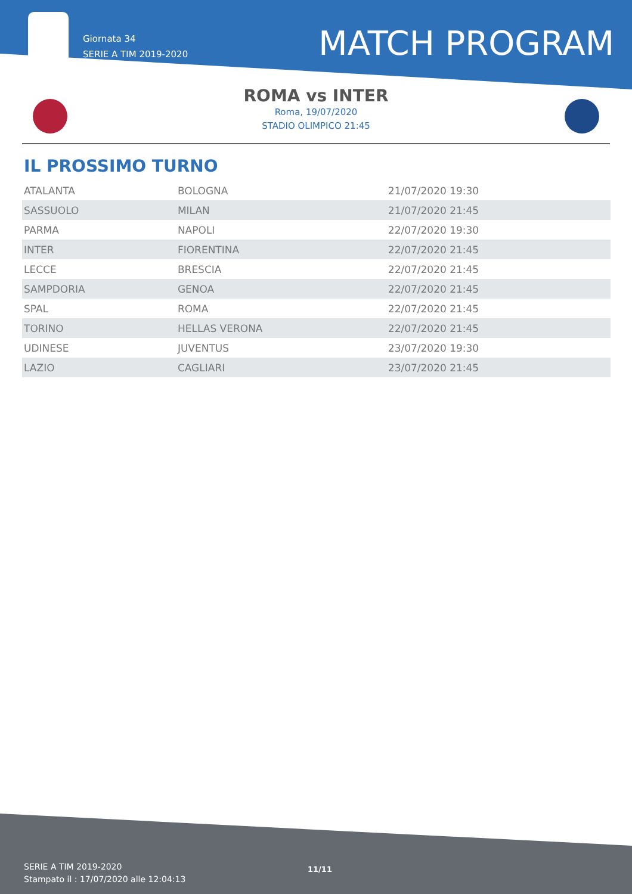Giornata 34
SERIE A TIM 2019-2020
MATCH PROGRAM
ROMA vs INTER
Roma, 19/07/2020
STADIO OLIMPICO 21:45
IL PROSSIMO TURNO
| ATALANTA | BOLOGNA | 21/07/2020 19:30 |
| SASSUOLO | MILAN | 21/07/2020 21:45 |
| PARMA | NAPOLI | 22/07/2020 19:30 |
| INTER | FIORENTINA | 22/07/2020 21:45 |
| LECCE | BRESCIA | 22/07/2020 21:45 |
| SAMPDORIA | GENOA | 22/07/2020 21:45 |
| SPAL | ROMA | 22/07/2020 21:45 |
| TORINO | HELLAS VERONA | 22/07/2020 21:45 |
| UDINESE | JUVENTUS | 23/07/2020 19:30 |
| LAZIO | CAGLIARI | 23/07/2020 21:45 |
SERIE A TIM 2019-2020
Stampato il : 17/07/2020 alle 12:04:13
11/11